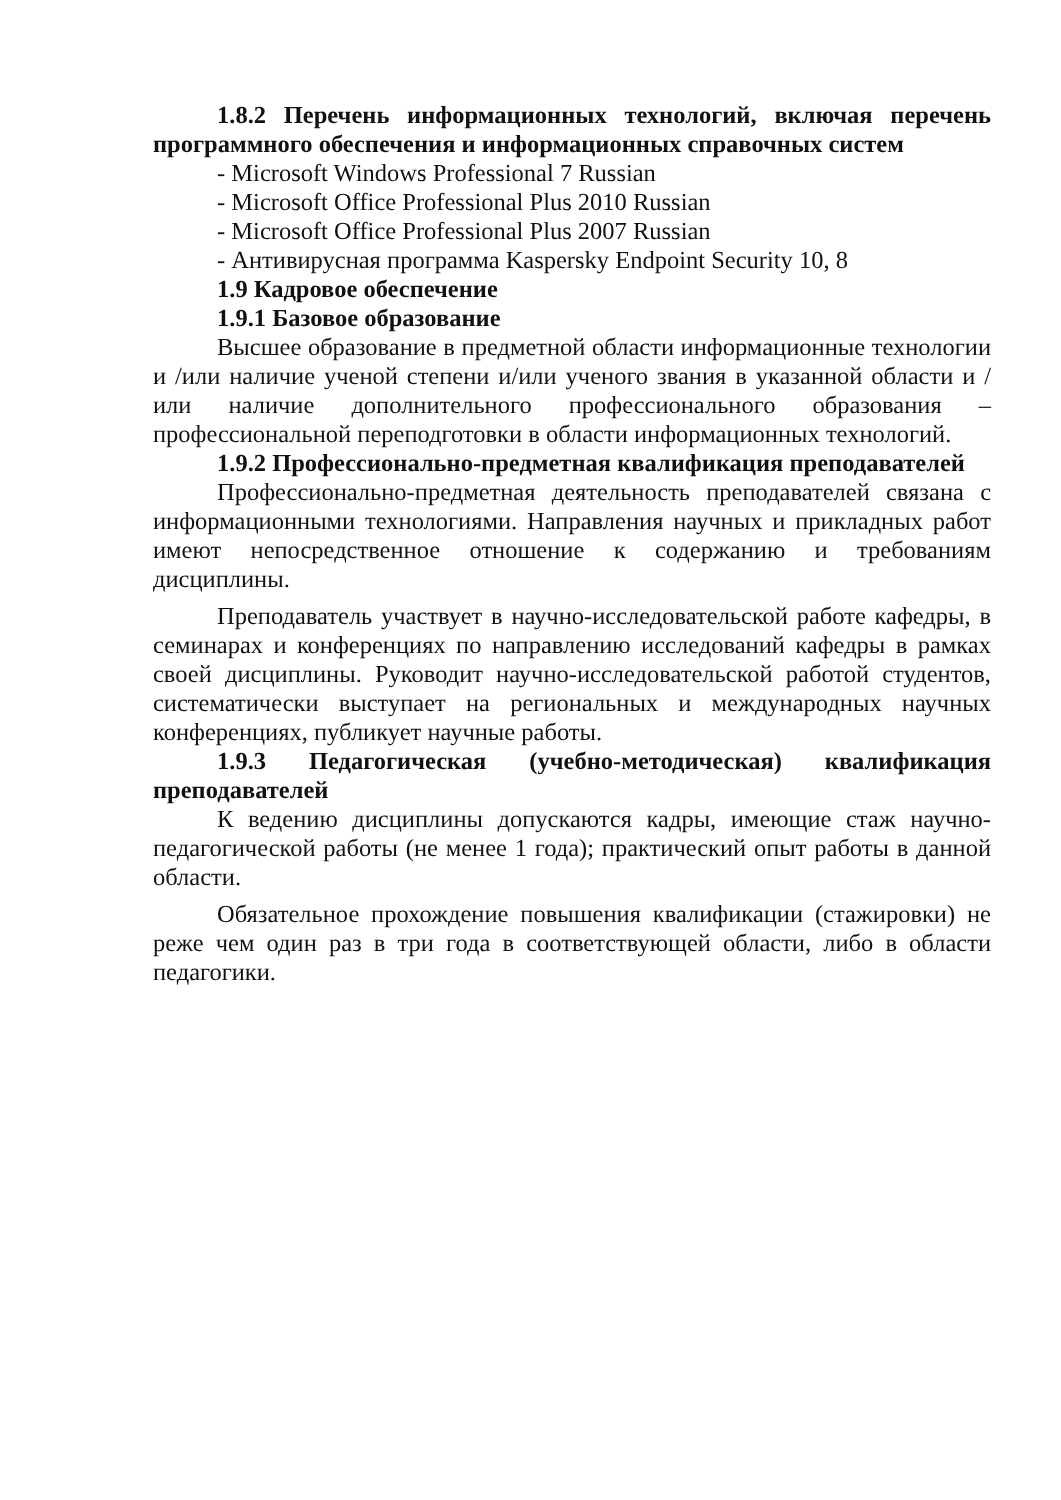1.8.2 Перечень информационных технологий, включая перечень программного обеспечения и информационных справочных систем
- Microsoft Windows Professional 7 Russian
- Microsoft Office Professional Plus 2010 Russian
- Microsoft Office Professional Plus 2007 Russian
- Антивирусная программа Kaspersky Endpoint Security 10, 8
1.9 Кадровое обеспечение
1.9.1 Базовое образование
Высшее образование в предметной области информационные технологии и /или наличие ученой степени и/или ученого звания в указанной области и /или наличие дополнительного профессионального образования – профессиональной переподготовки в области информационных технологий.
1.9.2 Профессионально-предметная квалификация преподавателей
Профессионально-предметная деятельность преподавателей связана с информационными технологиями. Направления научных и прикладных работ имеют непосредственное отношение к содержанию и требованиям дисциплины.
Преподаватель участвует в научно-исследовательской работе кафедры, в семинарах и конференциях по направлению исследований кафедры в рамках своей дисциплины. Руководит научно-исследовательской работой студентов, систематически выступает на региональных и международных научных конференциях, публикует научные работы.
1.9.3 Педагогическая (учебно-методическая) квалификация преподавателей
К ведению дисциплины допускаются кадры, имеющие стаж научно-педагогической работы (не менее 1 года); практический опыт работы в данной области.
Обязательное прохождение повышения квалификации (стажировки) не реже чем один раз в три года в соответствующей области, либо в области педагогики.